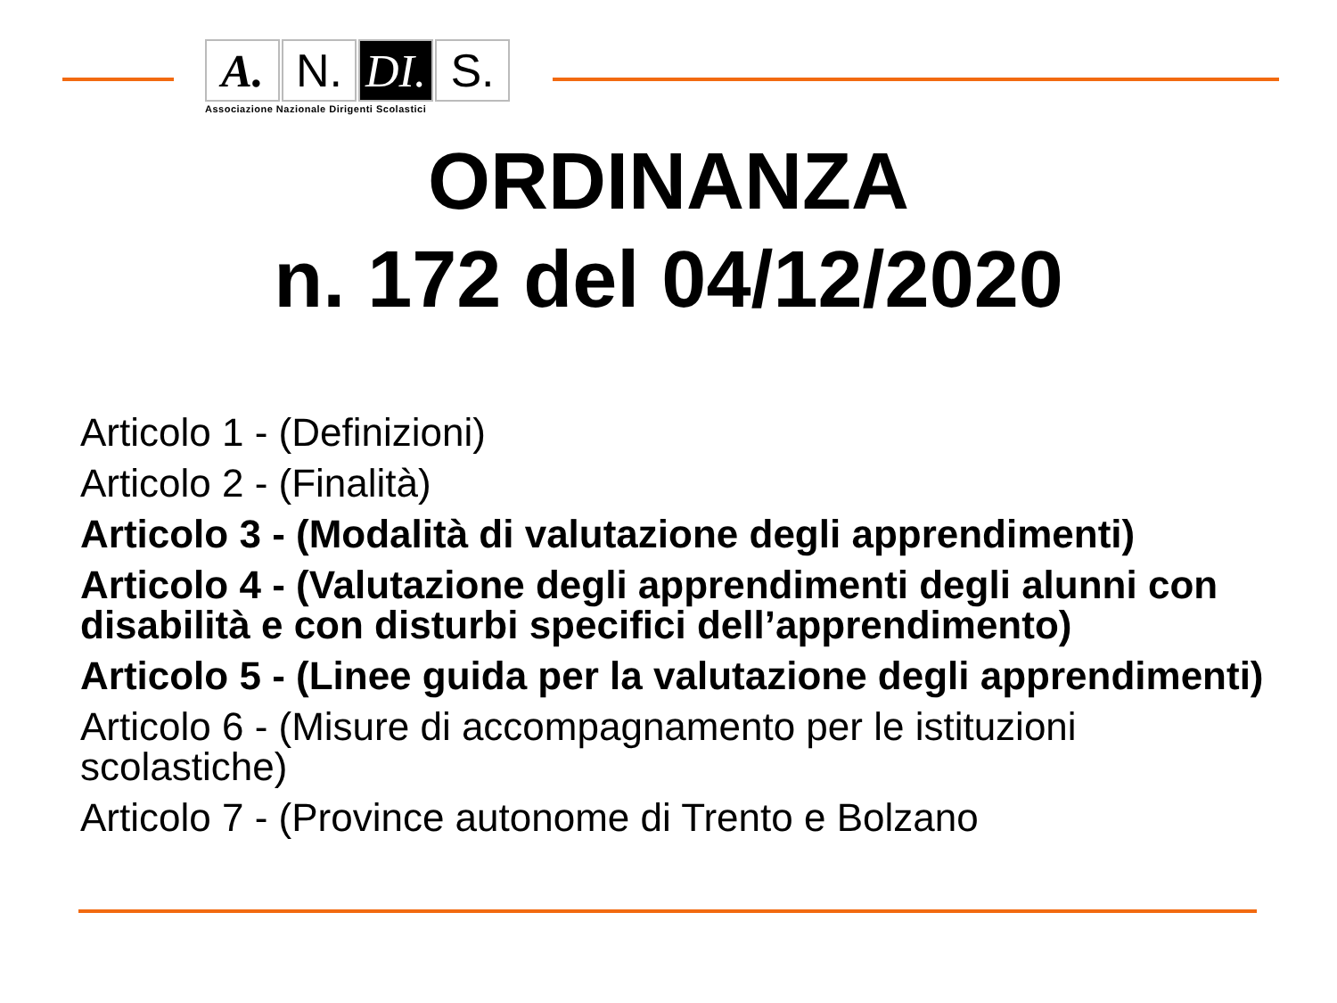A. N. DI.
S.
Associazione Nazionale Dirigenti Scolastici
ORDINANZA
n. 172 del 04/12/2020
Articolo 1 - (Definizioni)
Articolo 2 - (Finalità)
Articolo 3 - (Modalità di valutazione degli apprendimenti)
Articolo 4 - (Valutazione degli apprendimenti degli alunni con disabilità e con disturbi specifici dell’apprendimento)
Articolo 5 - (Linee guida per la valutazione degli apprendimenti)
Articolo 6 - (Misure di accompagnamento per le istituzioni scolastiche)
Articolo 7 - (Province autonome di Trento e Bolzano